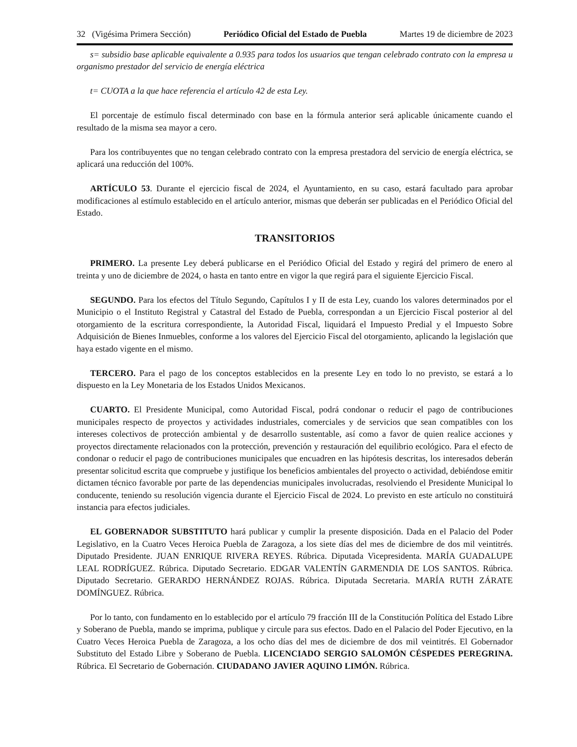32 (Vigésima Primera Sección) Periódico Oficial del Estado de Puebla Martes 19 de diciembre de 2023
s= subsidio base aplicable equivalente a 0.935 para todos los usuarios que tengan celebrado contrato con la empresa u organismo prestador del servicio de energía eléctrica
t= CUOTA a la que hace referencia el artículo 42 de esta Ley.
El porcentaje de estímulo fiscal determinado con base en la fórmula anterior será aplicable únicamente cuando el resultado de la misma sea mayor a cero.
Para los contribuyentes que no tengan celebrado contrato con la empresa prestadora del servicio de energía eléctrica, se aplicará una reducción del 100%.
ARTÍCULO 53. Durante el ejercicio fiscal de 2024, el Ayuntamiento, en su caso, estará facultado para aprobar modificaciones al estímulo establecido en el artículo anterior, mismas que deberán ser publicadas en el Periódico Oficial del Estado.
TRANSITORIOS
PRIMERO. La presente Ley deberá publicarse en el Periódico Oficial del Estado y regirá del primero de enero al treinta y uno de diciembre de 2024, o hasta en tanto entre en vigor la que regirá para el siguiente Ejercicio Fiscal.
SEGUNDO. Para los efectos del Título Segundo, Capítulos I y II de esta Ley, cuando los valores determinados por el Municipio o el Instituto Registral y Catastral del Estado de Puebla, correspondan a un Ejercicio Fiscal posterior al del otorgamiento de la escritura correspondiente, la Autoridad Fiscal, liquidará el Impuesto Predial y el Impuesto Sobre Adquisición de Bienes Inmuebles, conforme a los valores del Ejercicio Fiscal del otorgamiento, aplicando la legislación que haya estado vigente en el mismo.
TERCERO. Para el pago de los conceptos establecidos en la presente Ley en todo lo no previsto, se estará a lo dispuesto en la Ley Monetaria de los Estados Unidos Mexicanos.
CUARTO. El Presidente Municipal, como Autoridad Fiscal, podrá condonar o reducir el pago de contribuciones municipales respecto de proyectos y actividades industriales, comerciales y de servicios que sean compatibles con los intereses colectivos de protección ambiental y de desarrollo sustentable, así como a favor de quien realice acciones y proyectos directamente relacionados con la protección, prevención y restauración del equilibrio ecológico. Para el efecto de condonar o reducir el pago de contribuciones municipales que encuadren en las hipótesis descritas, los interesados deberán presentar solicitud escrita que compruebe y justifique los beneficios ambientales del proyecto o actividad, debiéndose emitir dictamen técnico favorable por parte de las dependencias municipales involucradas, resolviendo el Presidente Municipal lo conducente, teniendo su resolución vigencia durante el Ejercicio Fiscal de 2024. Lo previsto en este artículo no constituirá instancia para efectos judiciales.
EL GOBERNADOR SUBSTITUTO hará publicar y cumplir la presente disposición. Dada en el Palacio del Poder Legislativo, en la Cuatro Veces Heroica Puebla de Zaragoza, a los siete días del mes de diciembre de dos mil veintitrés. Diputado Presidente. JUAN ENRIQUE RIVERA REYES. Rúbrica. Diputada Vicepresidenta. MARÍA GUADALUPE LEAL RODRÍGUEZ. Rúbrica. Diputado Secretario. EDGAR VALENTÍN GARMENDIA DE LOS SANTOS. Rúbrica. Diputado Secretario. GERARDO HERNÁNDEZ ROJAS. Rúbrica. Diputada Secretaria. MARÍA RUTH ZÁRATE DOMÍNGUEZ. Rúbrica.
Por lo tanto, con fundamento en lo establecido por el artículo 79 fracción III de la Constitución Política del Estado Libre y Soberano de Puebla, mando se imprima, publique y circule para sus efectos. Dado en el Palacio del Poder Ejecutivo, en la Cuatro Veces Heroica Puebla de Zaragoza, a los ocho días del mes de diciembre de dos mil veintitrés. El Gobernador Substituto del Estado Libre y Soberano de Puebla. LICENCIADO SERGIO SALOMÓN CÉSPEDES PEREGRINA. Rúbrica. El Secretario de Gobernación. CIUDADANO JAVIER AQUINO LIMÓN. Rúbrica.